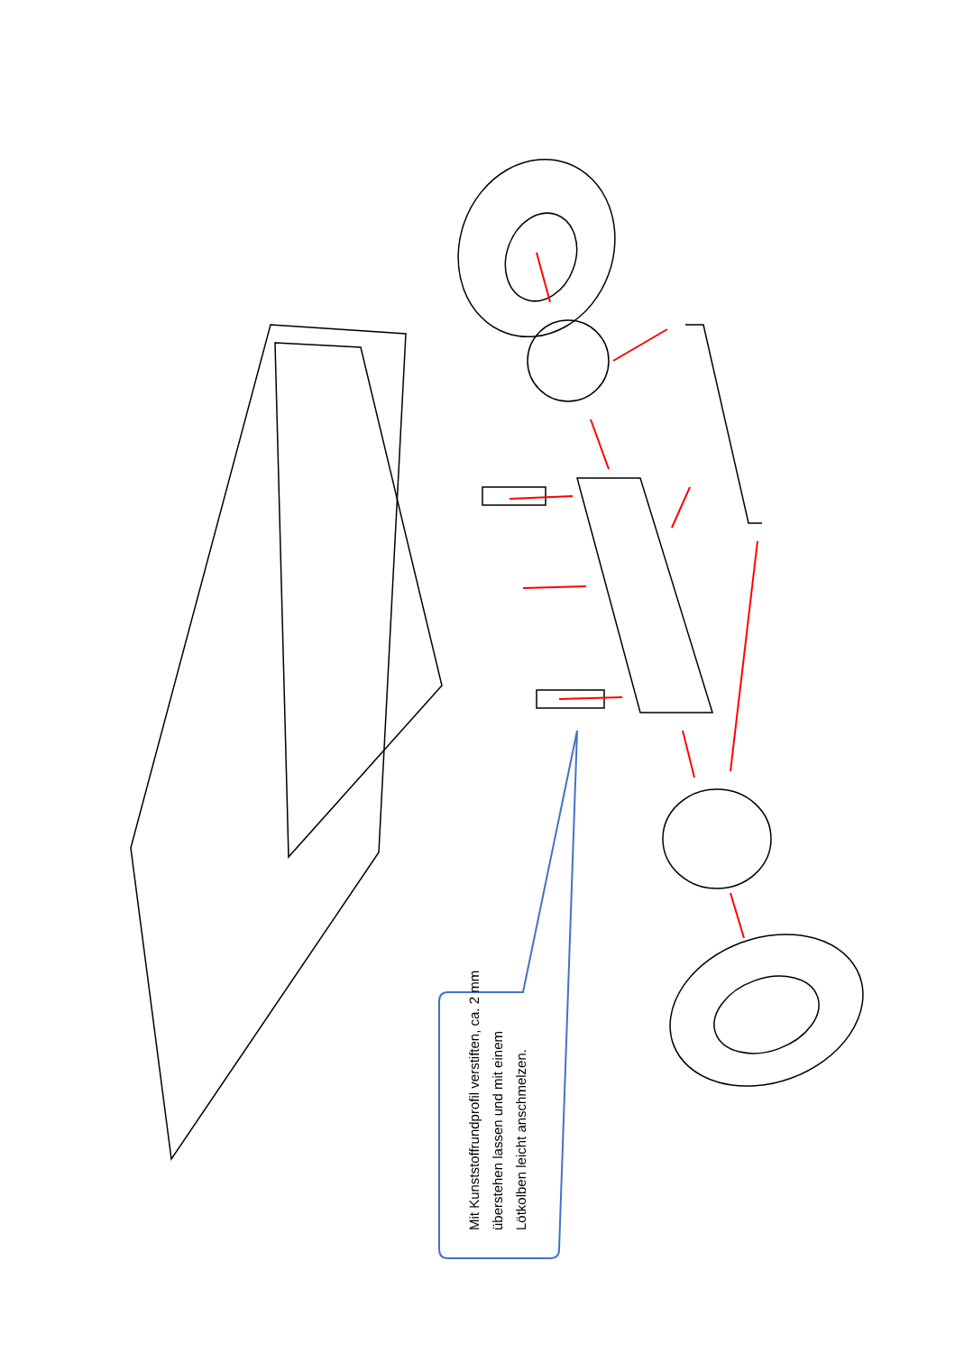Mit Kunststoffrundprofil verstiften, ca. 2 mm überstehen lassen und mit einem Lötkolben leicht anschmelzen.